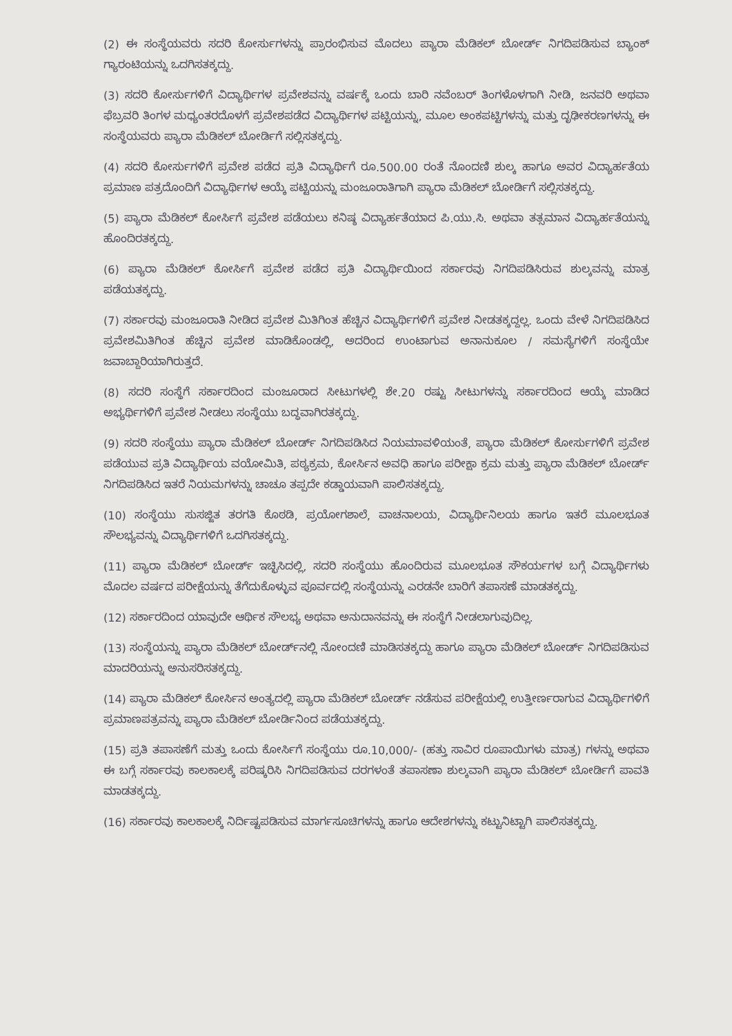(2) ಈ ಸಂಸ್ಥೆಯವರು ಸದರಿ ಕೋರ್ಸುಗಳನ್ನು ಪ್ರಾರಂಭಿಸುವ ಮೊದಲು ಪ್ಯಾರಾ ಮೆಡಿಕಲ್ ಬೋರ್ಡ್ ನಿಗದಿಪಡಿಸುವ ಬ್ಯಾಂಕ್ ಗ್ಯಾರಂಟಿಯನ್ನು ಒದಗಿಸತಕ್ಕದ್ದು.
(3) ಸದರಿ ಕೋರ್ಸುಗಳಿಗೆ ವಿದ್ಯಾರ್ಥಿಗಳ ಪ್ರವೇಶವನ್ನು ವರ್ಷಕ್ಕೆ ಒಂದು ಬಾರಿ ನವೆಂಬರ್ ತಿಂಗಳೊಳಗಾಗಿ ನೀಡಿ, ಜನವರಿ ಅಥವಾ ಫೆಬ್ರವರಿ ತಿಂಗಳ ಮಧ್ಯಂತರದೊಳಗೆ ಪ್ರವೇಶಪಡೆದ ವಿದ್ಯಾರ್ಥಿಗಳ ಪಟ್ಟಿಯನ್ನು, ಮೂಲ ಅಂಕಪಟ್ಟಿಗಳನ್ನು ಮತ್ತು ದೃಢೀಕರಣಗಳನ್ನು ಈ ಸಂಸ್ಥೆಯವರು ಪ್ಯಾರಾ ಮೆಡಿಕಲ್ ಬೋರ್ಡಿಗೆ ಸಲ್ಲಿಸತಕ್ಕದ್ದು.
(4) ಸದರಿ ಕೋರ್ಸುಗಳಿಗೆ ಪ್ರವೇಶ ಪಡೆದ ಪ್ರತಿ ವಿದ್ಯಾರ್ಥಿಗೆ ರೂ.500.00 ರಂತೆ ನೊಂದಣಿ ಶುಲ್ಕ ಹಾಗೂ ಅವರ ವಿದ್ಯಾರ್ಹತೆಯ ಪ್ರಮಾಣ ಪತ್ರದೊಂದಿಗೆ ವಿದ್ಯಾರ್ಥಿಗಳ ಆಯ್ಕೆ ಪಟ್ಟಿಯನ್ನು ಮಂಜೂರಾತಿಗಾಗಿ ಪ್ಯಾರಾ ಮೆಡಿಕಲ್ ಬೋರ್ಡಿಗೆ ಸಲ್ಲಿಸತಕ್ಕದ್ದು.
(5) ಪ್ಯಾರಾ ಮೆಡಿಕಲ್ ಕೋರ್ಸಿಗೆ ಪ್ರವೇಶ ಪಡೆಯಲು ಕನಿಷ್ಠ ವಿದ್ಯಾರ್ಹತೆಯಾದ ಪಿ.ಯು.ಸಿ. ಅಥವಾ ತತ್ಸಮಾನ ವಿದ್ಯಾರ್ಹತೆಯನ್ನು ಹೊಂದಿರತಕ್ಕದ್ದು.
(6) ಪ್ಯಾರಾ ಮೆಡಿಕಲ್ ಕೋರ್ಸಿಗೆ ಪ್ರವೇಶ ಪಡೆದ ಪ್ರತಿ ವಿದ್ಯಾರ್ಥಿಯಿಂದ ಸರ್ಕಾರವು ನಿಗದಿಪಡಿಸಿರುವ ಶುಲ್ಕವನ್ನು ಮಾತ್ರ ಪಡೆಯತಕ್ಕದ್ದು.
(7) ಸರ್ಕಾರವು ಮಂಜೂರಾತಿ ನೀಡಿದ ಪ್ರವೇಶ ಮಿತಿಗಿಂತ ಹೆಚ್ಚಿನ ವಿದ್ಯಾರ್ಥಿಗಳಿಗೆ ಪ್ರವೇಶ ನೀಡತಕ್ಕದ್ದಲ್ಲ. ಒಂದು ವೇಳೆ ನಿಗದಿಪಡಿಸಿದ ಪ್ರವೇಶಮಿತಿಗಿಂತ ಹೆಚ್ಚಿನ ಪ್ರವೇಶ ಮಾಡಿಕೊಂಡಲ್ಲಿ, ಅದರಿಂದ ಉಂಟಾಗುವ ಅನಾನುಕೂಲ / ಸಮಸ್ಯೆಗಳಿಗೆ ಸಂಸ್ಥೆಯೇ ಜವಾಬ್ದಾರಿಯಾಗಿರುತ್ತದೆ.
(8) ಸದರಿ ಸಂಸ್ಥೆಗೆ ಸರ್ಕಾರದಿಂದ ಮಂಜೂರಾದ ಸೀಟುಗಳಲ್ಲಿ ಶೇ.20 ರಷ್ಟು ಸೀಟುಗಳನ್ನು ಸರ್ಕಾರದಿಂದ ಆಯ್ಕೆ ಮಾಡಿದ ಅಭ್ಯರ್ಥಿಗಳಿಗೆ ಪ್ರವೇಶ ನೀಡಲು ಸಂಸ್ಥೆಯು ಬದ್ಧವಾಗಿರತಕ್ಕದ್ದು.
(9) ಸದರಿ ಸಂಸ್ಥೆಯು ಪ್ಯಾರಾ ಮೆಡಿಕಲ್ ಬೋರ್ಡ್ ನಿಗದಿಪಡಿಸಿದ ನಿಯಮಾವಳಿಯಂತೆ, ಪ್ಯಾರಾ ಮೆಡಿಕಲ್ ಕೋರ್ಸುಗಳಿಗೆ ಪ್ರವೇಶ ಪಡೆಯುವ ಪ್ರತಿ ವಿದ್ಯಾರ್ಥಿಯ ವಯೋಮಿತಿ, ಪಠ್ಯಕ್ರಮ, ಕೋರ್ಸಿನ ಅವಧಿ ಹಾಗೂ ಪರೀಕ್ಷಾ ಕ್ರಮ ಮತ್ತು ಪ್ಯಾರಾ ಮೆಡಿಕಲ್ ಬೋರ್ಡ್ ನಿಗದಿಪಡಿಸಿದ ಇತರೆ ನಿಯಮಗಳನ್ನು ಚಾಚೂ ತಪ್ಪದೇ ಕಡ್ಡಾಯವಾಗಿ ಪಾಲಿಸತಕ್ಕದ್ದು.
(10) ಸಂಸ್ಥೆಯು ಸುಸಜ್ಜಿತ ತರಗತಿ ಕೊಠಡಿ, ಪ್ರಯೋಗಶಾಲೆ, ವಾಚನಾಲಯ, ವಿದ್ಯಾರ್ಥಿನಿಲಯ ಹಾಗೂ ಇತರೆ ಮೂಲಭೂತ ಸೌಲಭ್ಯವನ್ನು ವಿದ್ಯಾರ್ಥಿಗಳಿಗೆ ಒದಗಿಸತಕ್ಕದ್ದು.
(11) ಪ್ಯಾರಾ ಮೆಡಿಕಲ್ ಬೋರ್ಡ್ ಇಚ್ಛಿಸಿದಲ್ಲಿ, ಸದರಿ ಸಂಸ್ಥೆಯು ಹೊಂದಿರುವ ಮೂಲಭೂತ ಸೌಕರ್ಯಗಳ ಬಗ್ಗೆ ವಿದ್ಯಾರ್ಥಿಗಳು ಮೊದಲ ವರ್ಷದ ಪರೀಕ್ಷೆಯನ್ನು ತೆಗೆದುಕೊಳ್ಳುವ ಪೂರ್ವದಲ್ಲಿ ಸಂಸ್ಥೆಯನ್ನು ಎರಡನೇ ಬಾರಿಗೆ ತಪಾಸಣೆ ಮಾಡತಕ್ಕದ್ದು.
(12) ಸರ್ಕಾರದಿಂದ ಯಾವುದೇ ಆರ್ಥಿಕ ಸೌಲಭ್ಯ ಅಥವಾ ಅನುದಾನವನ್ನು ಈ ಸಂಸ್ಥೆಗೆ ನೀಡಲಾಗುವುದಿಲ್ಲ.
(13) ಸಂಸ್ಥೆಯನ್ನು ಪ್ಯಾರಾ ಮೆಡಿಕಲ್ ಬೋರ್ಡ್‌ನಲ್ಲಿ ನೋಂದಣಿ ಮಾಡಿಸತಕ್ಕದ್ದು ಹಾಗೂ ಪ್ಯಾರಾ ಮೆಡಿಕಲ್ ಬೋರ್ಡ್ ನಿಗದಿಪಡಿಸುವ ಮಾದರಿಯನ್ನು ಅನುಸರಿಸತಕ್ಕದ್ದು.
(14) ಪ್ಯಾರಾ ಮೆಡಿಕಲ್ ಕೋರ್ಸಿನ ಅಂತ್ಯದಲ್ಲಿ ಪ್ಯಾರಾ ಮೆಡಿಕಲ್ ಬೋರ್ಡ್ ನಡೆಸುವ ಪರೀಕ್ಷೆಯಲ್ಲಿ ಉತ್ತೀರ್ಣರಾಗುವ ವಿದ್ಯಾರ್ಥಿಗಳಿಗೆ ಪ್ರಮಾಣಪತ್ರವನ್ನು ಪ್ಯಾರಾ ಮೆಡಿಕಲ್ ಬೋರ್ಡಿನಿಂದ ಪಡೆಯತಕ್ಕದ್ದು.
(15) ಪ್ರತಿ ತಪಾಸಣೆಗೆ ಮತ್ತು ಒಂದು ಕೋರ್ಸಿಗೆ ಸಂಸ್ಥೆಯು ರೂ.10,000/- (ಹತ್ತು ಸಾವಿರ ರೂಪಾಯಿಗಳು ಮಾತ್ರ) ಗಳನ್ನು ಅಥವಾ ಈ ಬಗ್ಗೆ ಸರ್ಕಾರವು ಕಾಲಕಾಲಕ್ಕೆ ಪರಿಷ್ಕರಿಸಿ ನಿಗದಿಪಡಿಸುವ ದರಗಳಂತೆ ತಪಾಸಣಾ ಶುಲ್ಕವಾಗಿ ಪ್ಯಾರಾ ಮೆಡಿಕಲ್ ಬೋರ್ಡಿಗೆ ಪಾವತಿ ಮಾಡತಕ್ಕದ್ದು.
(16) ಸರ್ಕಾರವು ಕಾಲಕಾಲಕ್ಕೆ ನಿರ್ದಿಷ್ಟಪಡಿಸುವ ಮಾರ್ಗಸೂಚಿಗಳನ್ನು ಹಾಗೂ ಆದೇಶಗಳನ್ನು ಕಟ್ಟುನಿಟ್ಟಾಗಿ ಪಾಲಿಸತಕ್ಕದ್ದು.